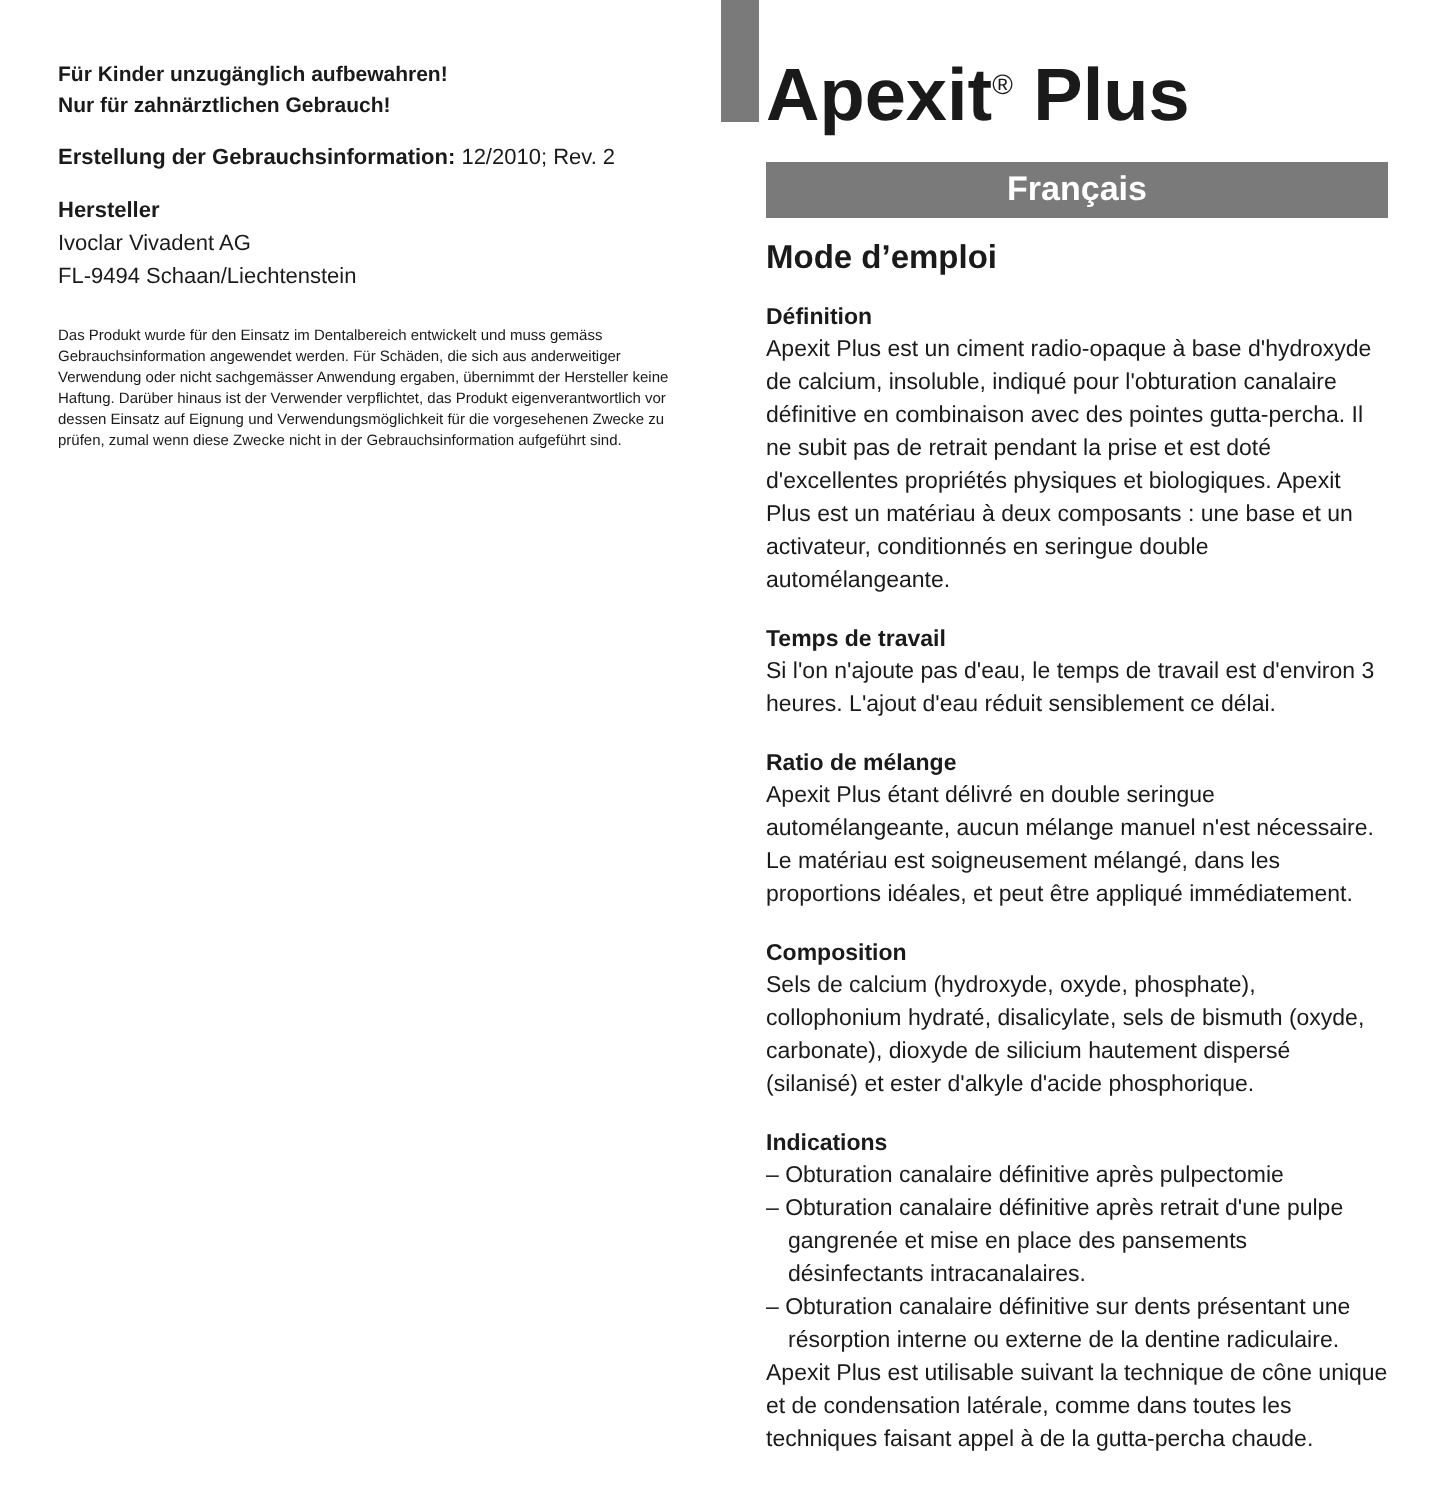Für Kinder unzugänglich aufbewahren!
Nur für zahnärztlichen Gebrauch!
Erstellung der Gebrauchsinformation: 12/2010; Rev. 2
Hersteller
Ivoclar Vivadent AG
FL-9494 Schaan/Liechtenstein
Das Produkt wurde für den Einsatz im Dentalbereich entwickelt und muss gemäss Gebrauchsinformation angewendet werden. Für Schäden, die sich aus anderweitiger Verwendung oder nicht sachgemässer Anwendung ergaben, übernimmt der Hersteller keine Haftung. Darüber hinaus ist der Verwender verpflichtet, das Produkt eigenverantwortlich vor dessen Einsatz auf Eignung und Verwendungsmöglichkeit für die vorgesehenen Zwecke zu prüfen, zumal wenn diese Zwecke nicht in der Gebrauchsinformation aufgeführt sind.
Apexit<sup>®</sup> Plus
Français
Mode d’emploi
Définition
Apexit Plus est un ciment radio-opaque à base d'hydroxyde de calcium, insoluble, indiqué pour l'obturation canalaire définitive en combinaison avec des pointes gutta-percha. Il ne subit pas de retrait pendant la prise et est doté d'excellentes propriétés physiques et biologiques. Apexit Plus est un matériau à deux composants : une base et un activateur, conditionnés en seringue double automélangeante.
Temps de travail
Si l'on n'ajoute pas d'eau, le temps de travail est d'environ 3 heures. L'ajout d'eau réduit sensiblement ce délai.
Ratio de mélange
Apexit Plus étant délivré en double seringue automélangeante, aucun mélange manuel n'est nécessaire. Le matériau est soigneusement mélangé, dans les proportions idéales, et peut être appliqué immédiatement.
Composition
Sels de calcium (hydroxyde, oxyde, phosphate), collophonium hydraté, disalicylate, sels de bismuth (oxyde, carbonate), dioxyde de silicium hautement dispersé (silanisé) et ester d'alkyle d'acide phosphorique.
Indications
– Obturation canalaire définitive après pulpectomie
– Obturation canalaire définitive après retrait d'une pulpe gangrenée et mise en place des pansements désinfectants intracanalaires.
– Obturation canalaire définitive sur dents présentant une résorption interne ou externe de la dentine radiculaire.
Apexit Plus est utilisable suivant la technique de cône unique et de condensation latérale, comme dans toutes les techniques faisant appel à de la gutta-percha chaude.